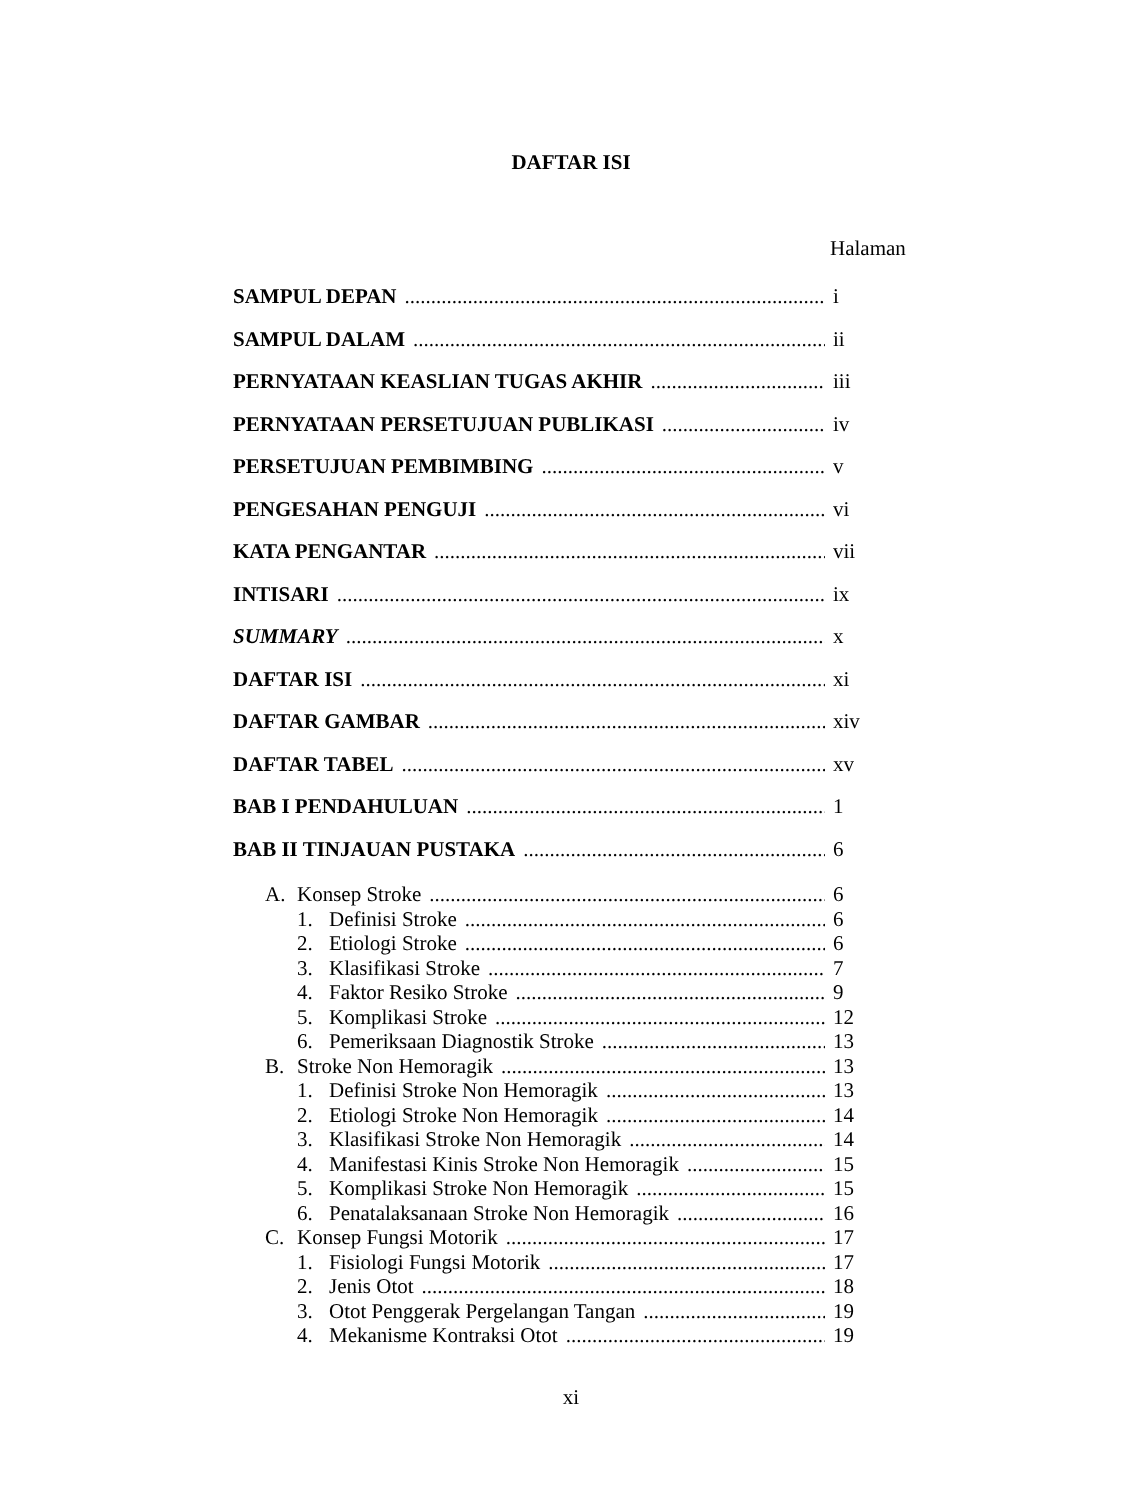DAFTAR ISI
Halaman
SAMPUL DEPAN i
SAMPUL DALAM ii
PERNYATAAN KEASLIAN TUGAS AKHIR iii
PERNYATAAN PERSETUJUAN PUBLIKASI iv
PERSETUJUAN PEMBIMBING v
PENGESAHAN PENGUJI vi
KATA PENGANTAR vii
INTISARI ix
SUMMARY x
DAFTAR ISI xi
DAFTAR GAMBAR xiv
DAFTAR TABEL xv
BAB I PENDAHULUAN 1
BAB II TINJAUAN PUSTAKA 6
A. Konsep Stroke 6
1. Definisi Stroke 6
2. Etiologi Stroke 6
3. Klasifikasi Stroke 7
4. Faktor Resiko Stroke 9
5. Komplikasi Stroke 12
6. Pemeriksaan Diagnostik Stroke 13
B. Stroke Non Hemoragik 13
1. Definisi Stroke Non Hemoragik 13
2. Etiologi Stroke Non Hemoragik 14
3. Klasifikasi Stroke Non Hemoragik 14
4. Manifestasi Kinis Stroke Non Hemoragik 15
5. Komplikasi Stroke Non Hemoragik 15
6. Penatalaksanaan Stroke Non Hemoragik 16
C. Konsep Fungsi Motorik 17
1. Fisiologi Fungsi Motorik 17
2. Jenis Otot 18
3. Otot Penggerak Pergelangan Tangan 19
4. Mekanisme Kontraksi Otot 19
xi